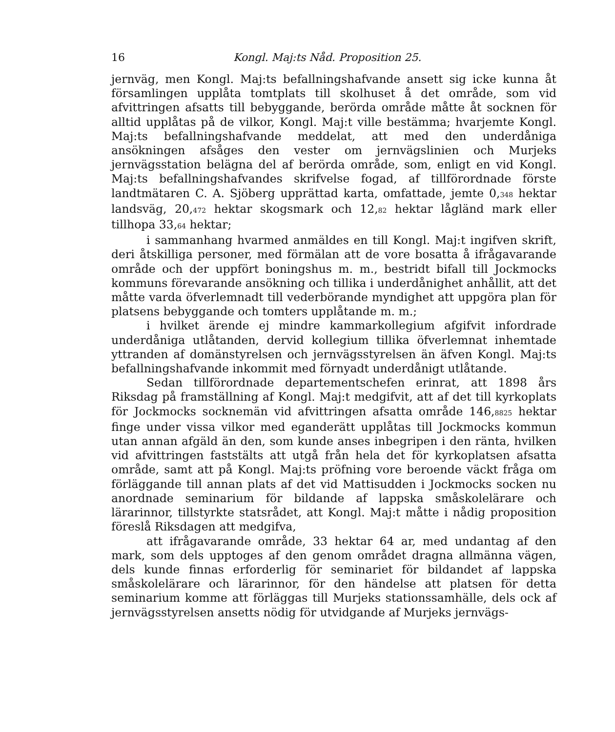16 Kongl. Maj:ts Nåd. Proposition 25.
jernväg, men Kongl. Maj:ts befallningshafvande ansett sig icke kunna åt församlingen upplåta tomtplats till skolhuset å det område, som vid afvittringen afsatts till bebyggande, berörda område måtte åt socknen för alltid upplåtas på de vilkor, Kongl. Maj:t ville bestämma; hvarjemte Kongl. Maj:ts befallningshafvande meddelat, att med den underdåniga ansökningen afsåges den vester om jernvägslinien och Murjeks jernvägsstation belägna del af berörda område, som, enligt en vid Kongl. Maj:ts befallningshafvandes skrifvelse fogad, af tillförordnade förste landtmätaren C. A. Sjöberg upprättad karta, omfattade, jemte 0,<sub>348</sub> hektar landsväg, 20,<sub>472</sub> hektar skogsmark och 12,<sub>82</sub> hektar lågländ mark eller tillhopa 33,<sub>64</sub> hektar;
i sammanhang hvarmed anmäldes en till Kongl. Maj:t ingifven skrift, deri åtskilliga personer, med förmälan att de vore bosatta å ifrågavarande område och der uppfört boningshus m. m., bestridt bifall till Jockmocks kommuns förevarande ansökning och tillika i underdånighet anhållit, att det måtte varda öfverlemnadt till vederbörande myndighet att uppgöra plan för platsens bebyggande och tomters upplåtande m. m.;
i hvilket ärende ej mindre kammarkollegium afgifvit infordrade underdåniga utlåtanden, dervid kollegium tillika öfverlemnat inhemtade yttranden af domänstyrelsen och jernvägsstyrelsen än äfven Kongl. Maj:ts befallningshafvande inkommit med förnyadt underdånigt utlåtande.
Sedan tillförordnade departementschefen erinrat, att 1898 års Riksdag på framställning af Kongl. Maj:t medgifvit, att af det till kyrkoplats för Jockmocks socknemän vid afvittringen afsatta område 146,<sub>8825</sub> hektar finge under vissa vilkor med eganderätt upplåtas till Jockmocks kommun utan annan afgäld än den, som kunde anses inbegripen i den ränta, hvilken vid afvittringen faststälts att utgå från hela det för kyrkoplatsen afsatta område, samt att på Kongl. Maj:ts pröfning vore beroende väckt fråga om förläggande till annan plats af det vid Mattisudden i Jockmocks socken nu anordnade seminarium för bildande af lappska småskolelärare och lärarinnor, tillstyrkte statsrådet, att Kongl. Maj:t måtte i nådig proposition föreslå Riksdagen att medgifva,
att ifrågavarande område, 33 hektar 64 ar, med undantag af den mark, som dels upptoges af den genom området dragna allmänna vägen, dels kunde finnas erforderlig för seminariet för bildandet af lappska småskolelärare och lärarinnor, för den händelse att platsen för detta seminarium komme att förläggas till Murjeks stationssamhälle, dels ock af jernvägsstyrelsen ansetts nödig för utvidgande af Murjeks jernvägs-